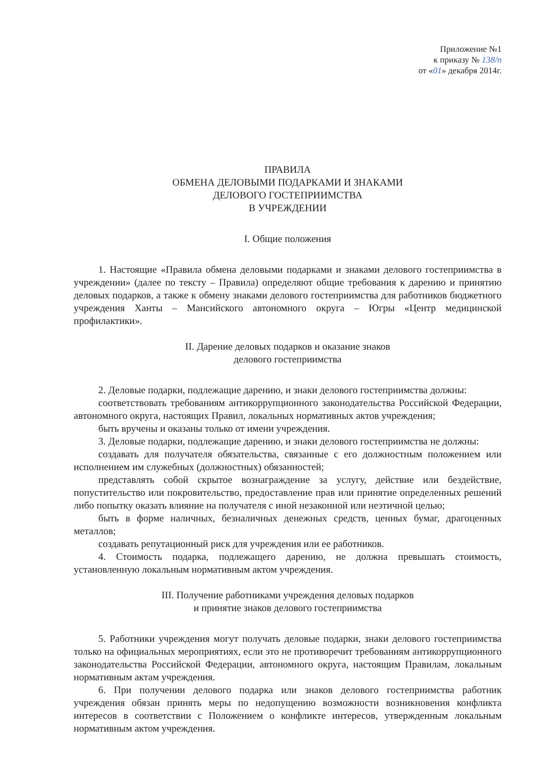Приложение №1
к приказу № 138/п
от «01» декабря 2014г.
ПРАВИЛА
ОБМЕНА ДЕЛОВЫМИ ПОДАРКАМИ И ЗНАКАМИ
ДЕЛОВОГО ГОСТЕПРИИМСТВА
В УЧРЕЖДЕНИИ
I. Общие положения
1. Настоящие «Правила обмена деловыми подарками и знаками делового гостеприимства в учреждении» (далее по тексту – Правила) определяют общие требования к дарению и принятию деловых подарков, а также к обмену знаками делового гостеприимства для работников бюджетного учреждения Ханты – Мансийского автономного округа – Югры «Центр медицинской профилактики».
II. Дарение деловых подарков и оказание знаков
делового гостеприимства
2. Деловые подарки, подлежащие дарению, и знаки делового гостеприимства должны:
соответствовать требованиям антикоррупционного законодательства Российской Федерации, автономного округа, настоящих Правил, локальных нормативных актов учреждения;
быть вручены и оказаны только от имени учреждения.
3. Деловые подарки, подлежащие дарению, и знаки делового гостеприимства не должны:
создавать для получателя обязательства, связанные с его должностным положением или исполнением им служебных (должностных) обязанностей;
представлять собой скрытое вознаграждение за услугу, действие или бездействие, попустительство или покровительство, предоставление прав или принятие определенных решений либо попытку оказать влияние на получателя с иной незаконной или неэтичной целью;
быть в форме наличных, безналичных денежных средств, ценных бумаг, драгоценных металлов;
создавать репутационный риск для учреждения или ее работников.
4. Стоимость подарка, подлежащего дарению, не должна превышать стоимость, установленную локальным нормативным актом учреждения.
III. Получение работниками учреждения деловых подарков
и принятие знаков делового гостеприимства
5. Работники учреждения могут получать деловые подарки, знаки делового гостеприимства только на официальных мероприятиях, если это не противоречит требованиям антикоррупционного законодательства Российской Федерации, автономного округа, настоящим Правилам, локальным нормативным актам учреждения.
6. При получении делового подарка или знаков делового гостеприимства работник учреждения обязан принять меры по недопущению возможности возникновения конфликта интересов в соответствии с Положением о конфликте интересов, утвержденным локальным нормативным актом учреждения.